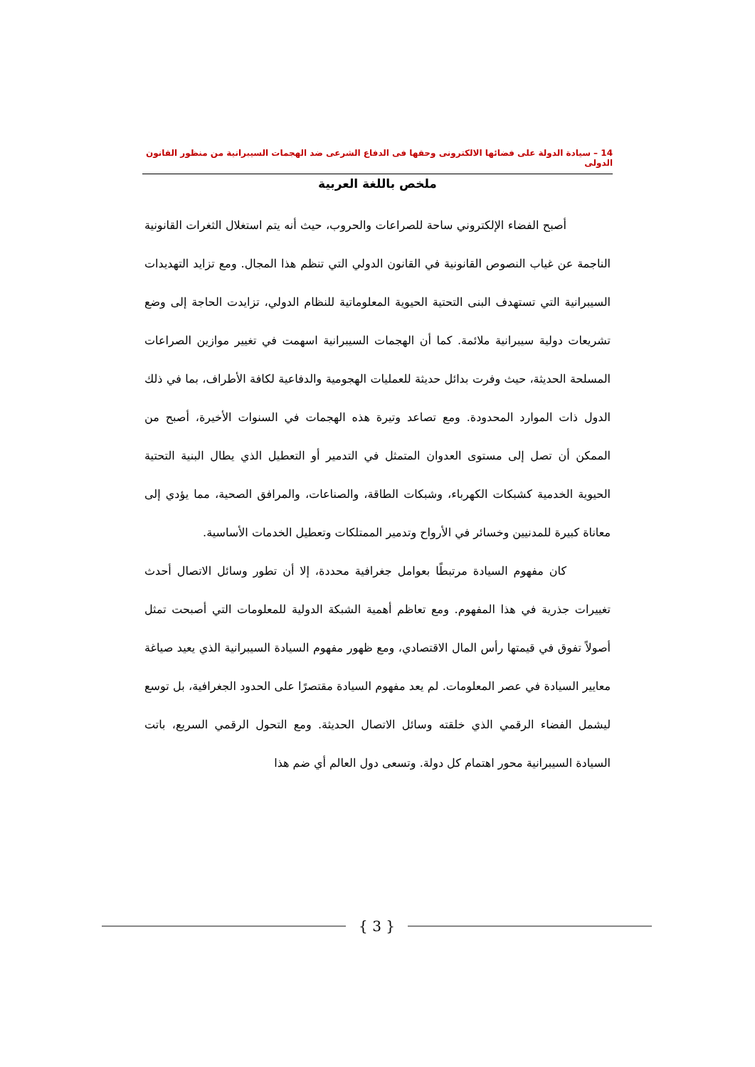14 – سيادة الدولة على فضائها الالكترونى وحقها فى الدفاع الشرعى ضد الهجمات السيبرانية من منظور القانون الدولى
ملخص باللغة العربية
أصبح الفضاء الإلكتروني ساحة للصراعات والحروب، حيث أنه يتم استغلال الثغرات القانونية الناجمة عن غياب النصوص القانونية في القانون الدولي التي تنظم هذا المجال. ومع تزايد التهديدات السيبرانية التي تستهدف البنى التحتية الحيوية المعلوماتية للنظام الدولي، تزايدت الحاجة إلى وضع تشريعات دولية سيبرانية ملائمة. كما أن الهجمات السيبرانية اسهمت في تغيير موازين الصراعات المسلحة الحديثة، حيث وفرت بدائل حديثة للعمليات الهجومية والدفاعية لكافة الأطراف، بما في ذلك الدول ذات الموارد المحدودة. ومع تصاعد وتيرة هذه الهجمات في السنوات الأخيرة، أصبح من الممكن أن تصل إلى مستوى العدوان المتمثل في التدمير أو التعطيل الذي يطال البنية التحتية الحيوية الخدمية كشبكات الكهرباء، وشبكات الطاقة، والصناعات، والمرافق الصحية، مما يؤدي إلى معاناة كبيرة للمدنيين وخسائر في الأرواح وتدمير الممتلكات وتعطيل الخدمات الأساسية.
كان مفهوم السيادة مرتبطًا بعوامل جغرافية محددة، إلا أن تطور وسائل الاتصال أحدث تغييرات جذرية في هذا المفهوم. ومع تعاظم أهمية الشبكة الدولية للمعلومات التي أصبحت تمثل أصولاً تفوق في قيمتها رأس المال الاقتصادي، ومع ظهور مفهوم السيادة السيبرانية الذي يعيد صياغة معايير السيادة في عصر المعلومات. لم يعد مفهوم السيادة مقتصرًا على الحدود الجغرافية، بل توسع ليشمل الفضاء الرقمي الذي خلقته وسائل الاتصال الحديثة. ومع التحول الرقمي السريع، باتت السيادة السيبرانية محور اهتمام كل دولة. وتسعى دول العالم أي ضم هذا
{ 3 }